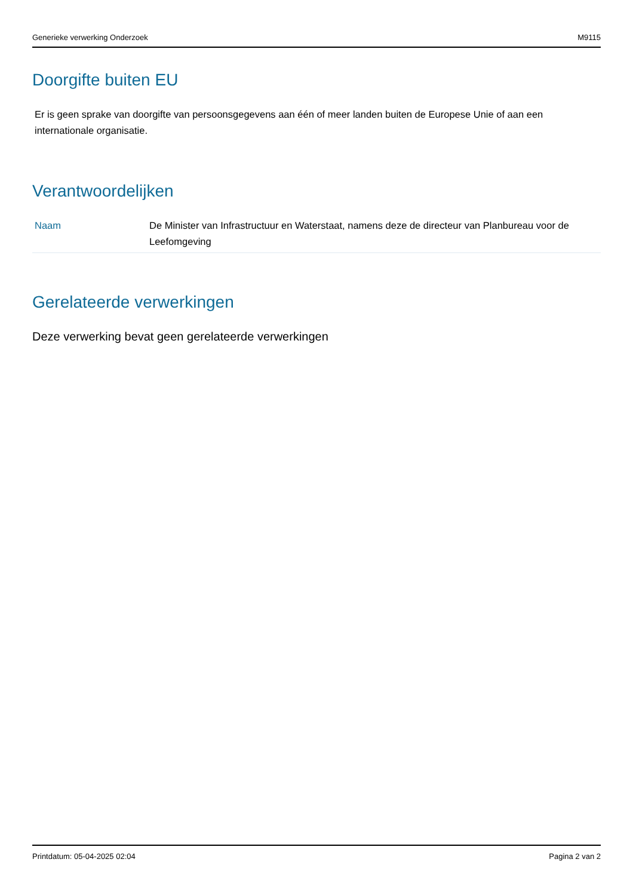Generieke verwerking Onderzoek M9115
Doorgifte buiten EU
Er is geen sprake van doorgifte van persoonsgegevens aan één of meer landen buiten de Europese Unie of aan een internationale organisatie.
Verantwoordelijken
| Naam | De Minister van Infrastructuur en Waterstaat, namens deze de directeur van Planbureau voor de Leefomgeving |
Gerelateerde verwerkingen
Deze verwerking bevat geen gerelateerde verwerkingen
Printdatum: 05-04-2025 02:04 Pagina 2 van 2